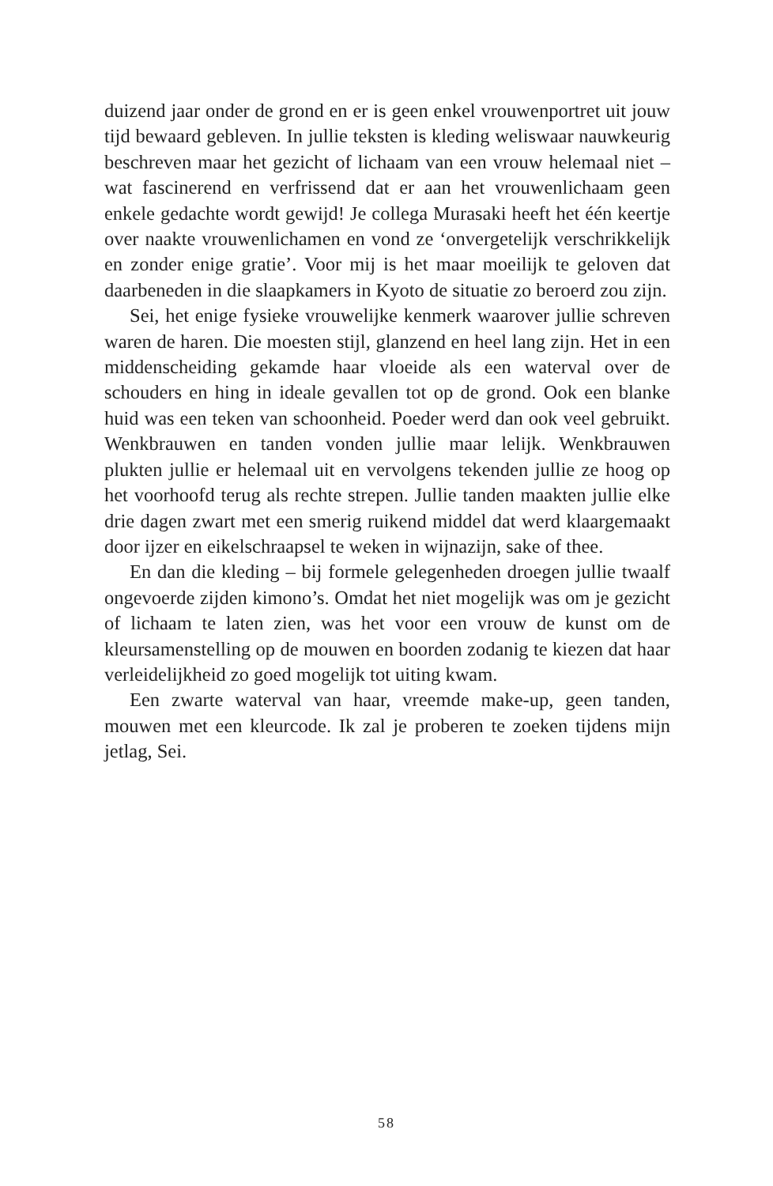duizend jaar onder de grond en er is geen enkel vrouwenportret uit jouw tijd bewaard gebleven. In jullie teksten is kleding weliswaar nauwkeurig beschreven maar het gezicht of lichaam van een vrouw helemaal niet – wat fascinerend en verfrissend dat er aan het vrouwenlichaam geen enkele gedachte wordt gewijd! Je collega Murasaki heeft het één keertje over naakte vrouwenlichamen en vond ze ‘onvergetelijk verschrikkelijk en zonder enige gratie’. Voor mij is het maar moeilijk te geloven dat daarbeneden in die slaapkamers in Kyoto de situatie zo beroerd zou zijn.
Sei, het enige fysieke vrouwelijke kenmerk waarover jullie schreven waren de haren. Die moesten stijl, glanzend en heel lang zijn. Het in een middenscheiding gekamde haar vloeide als een waterval over de schouders en hing in ideale gevallen tot op de grond. Ook een blanke huid was een teken van schoonheid. Poeder werd dan ook veel gebruikt. Wenkbrauwen en tanden vonden jullie maar lelijk. Wenkbrauwen plukten jullie er helemaal uit en vervolgens tekenden jullie ze hoog op het voorhoofd terug als rechte strepen. Jullie tanden maakten jullie elke drie dagen zwart met een smerig ruikend middel dat werd klaargemaakt door ijzer en eikelschraapsel te weken in wijnazijn, sake of thee.
En dan die kleding – bij formele gelegenheden droegen jullie twaalf ongevoerde zijden kimono’s. Omdat het niet mogelijk was om je gezicht of lichaam te laten zien, was het voor een vrouw de kunst om de kleursamenstelling op de mouwen en boorden zodanig te kiezen dat haar verleidelijkheid zo goed mogelijk tot uiting kwam.
Een zwarte waterval van haar, vreemde make-up, geen tanden, mouwen met een kleurcode. Ik zal je proberen te zoeken tijdens mijn jetlag, Sei.
58